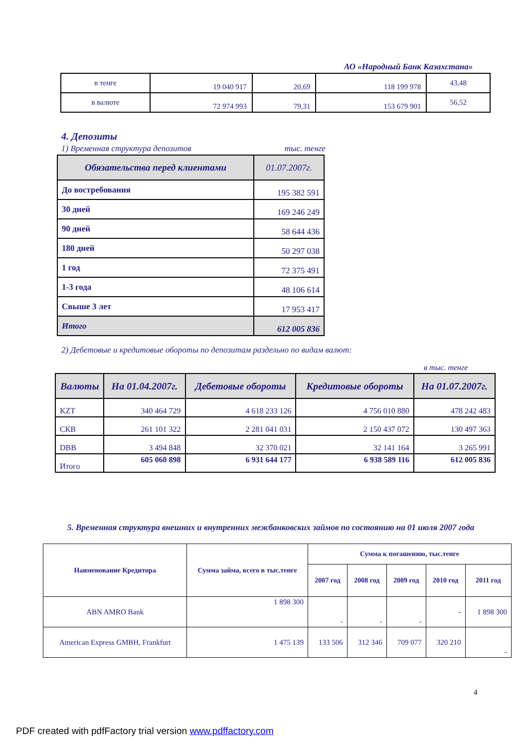АО «Народный Банк Казахстана»
| в тенге | 19 040 917 | 20,69 | 118 199 978 | 43,48 |
| в валюте | 72 974 993 | 79,31 | 153 679 901 | 56,52 |
4. Депозиты
1) Временная структура депозитов тыс. тенге
| Обязательства перед клиентами | 01.07.2007г. |
| --- | --- |
| До востребования | 195 382 591 |
| 30 дней | 169 246 249 |
| 90 дней | 58 644 436 |
| 180 дней | 50 297 038 |
| 1 год | 72 375 491 |
| 1-3 года | 48 106 614 |
| Свыше 3 лет | 17 953 417 |
| Итого | 612 005 836 |
2) Дебетовые и кредитовые обороты по депозитам раздельно по видам валют:
в тыс. тенге
| Валюты | На 01.04.2007г. | Дебетовые обороты | Кредитовые обороты | На 01.07.2007г. |
| --- | --- | --- | --- | --- |
| KZT | 340 464 729 | 4 618 233 126 | 4 756 010 880 | 478 242 483 |
| СКВ | 261 101 322 | 2 281 041 031 | 2 150 437 072 | 130 497 363 |
| DBB | 3 494 848 | 32 370 021 | 32 141 164 | 3 265 991 |
| Итого | 605 060 898 | 6 931 644 177 | 6 938 589 116 | 612 005 836 |
5. Временная структура внешних и внутренних межбанковских займов по состоянию на 01 июля 2007 года
| Наименование Кредитора | Сумма займа, всего в тыс.тенге | Сумма к погашению, тыс.тенге | | | | |
| --- | --- | --- | --- | --- | --- | --- |
| | | 2007 год | 2008 год | 2009 год | 2010 год | 2011 год |
| ABN AMRO Bank | 1 898 300 | - | - | - | - | 1 898 300 |
| American Express GMBH, Frankfurt | 1 475 139 | 133 506 | 312 346 | 709 077 | 320 210 | - |
4
PDF created with pdfFactory trial version www.pdffactory.com